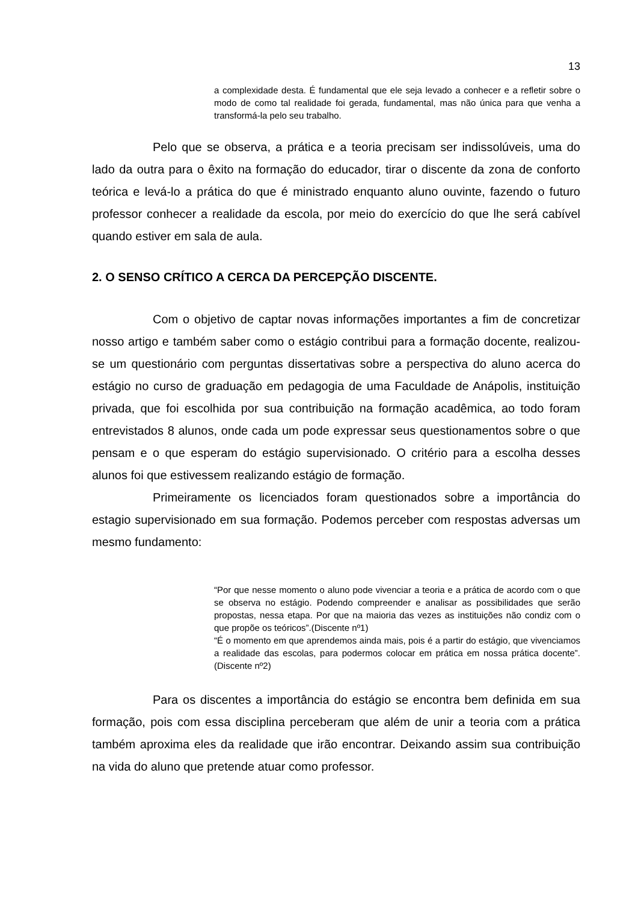13
a complexidade desta. É fundamental que ele seja levado a conhecer e a refletir sobre o modo de como tal realidade foi gerada, fundamental, mas não única para que venha a transformá-la pelo seu trabalho.
Pelo que se observa, a prática e a teoria precisam ser indissolúveis, uma do lado da outra para o êxito na formação do educador, tirar o discente da zona de conforto teórica e levá-lo a prática do que é ministrado enquanto aluno ouvinte, fazendo o futuro professor conhecer a realidade da escola, por meio do exercício do que lhe será cabível quando estiver em sala de aula.
2. O SENSO CRÍTICO A CERCA DA PERCEPÇÃO DISCENTE.
Com o objetivo de captar novas informações importantes a fim de concretizar nosso artigo e também saber como o estágio contribui para a formação docente, realizou-se um questionário com perguntas dissertativas sobre a perspectiva do aluno acerca do estágio no curso de graduação em pedagogia de uma Faculdade de Anápolis, instituição privada, que foi escolhida por sua contribuição na formação acadêmica, ao todo foram entrevistados 8 alunos, onde cada um pode expressar seus questionamentos sobre o que pensam e o que esperam do estágio supervisionado. O critério para a escolha desses alunos foi que estivessem realizando estágio de formação.
Primeiramente os licenciados foram questionados sobre a importância do estagio supervisionado em sua formação. Podemos perceber com respostas adversas um mesmo fundamento:
“Por que nesse momento o aluno pode vivenciar a teoria e a prática de acordo com o que se observa no estágio. Podendo compreender e analisar as possibilidades que serão propostas, nessa etapa. Por que na maioria das vezes as instituições não condiz com o que propõe os teóricos”.(Discente nº1)
“É o momento em que aprendemos ainda mais, pois é a partir do estágio, que vivenciamos a realidade das escolas, para podermos colocar em prática em nossa prática docente”. (Discente nº2)
Para os discentes a importância do estágio se encontra bem definida em sua formação, pois com essa disciplina perceberam que além de unir a teoria com a prática também aproxima eles da realidade que irão encontrar. Deixando assim sua contribuição na vida do aluno que pretende atuar como professor.